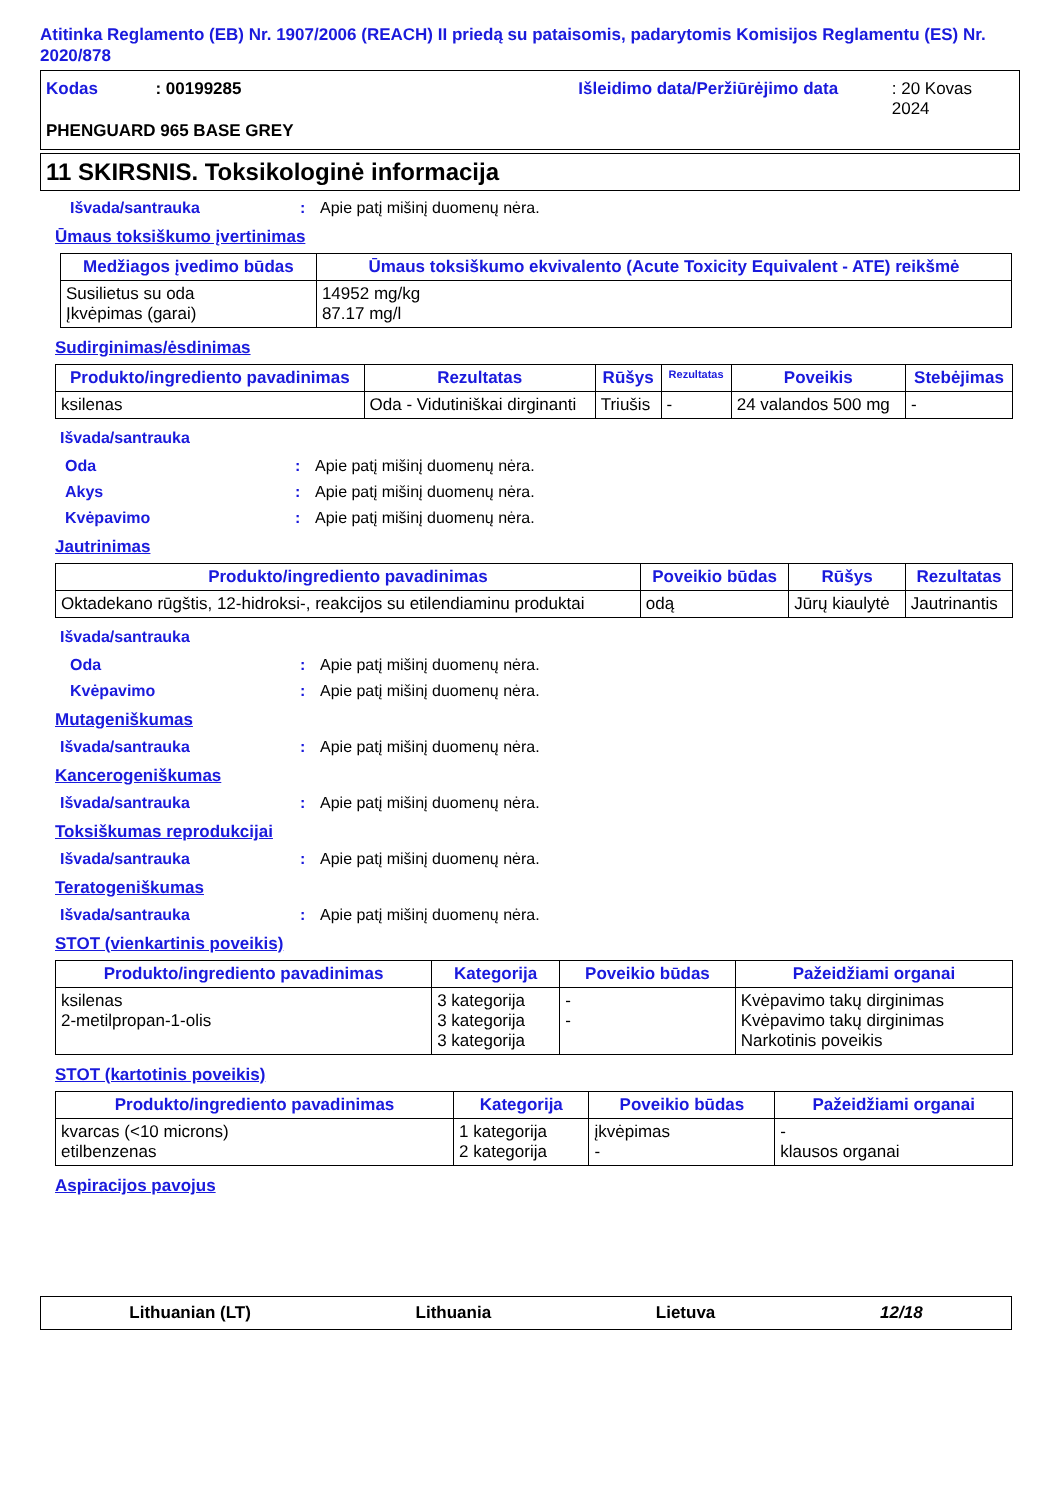Atitinka Reglamento (EB) Nr. 1907/2006 (REACH) II priedą su pataisomis, padarytomis Komisijos Reglamentu (ES) Nr. 2020/878
Kodas: 00199285 Išleidimo data/Peržiūrėjimo data: 20 Kovas 2024
PHENGUARD 965 BASE GREY
11 SKIRSNIS. Toksikologinė informacija
Išvada/santrauka: Apie patį mišinį duomenų nėra.
Ūmaus toksiškumo įvertinimas
| Medžiagos įvedimo būdas | Ūmaus toksiškumo ekvivalento (Acute Toxicity Equivalent - ATE) reikšmė |
| --- | --- |
| Susilietus su oda Įkvėpimas (garai) | 14952 mg/kg 87.17 mg/l |
Sudirginimas/ėsdinimas
| Produkto/ingrediento pavadinimas | Rezultatas | Rūšys | Rezultatas | Poveikis | Stebėjimas |
| --- | --- | --- | --- | --- | --- |
| ksilenas | Oda - Vidutiniškai dirginanti | Triušis | - | 24 valandos 500 mg | - |
Išvada/santrauka
Oda: Apie patį mišinį duomenų nėra.
Akys: Apie patį mišinį duomenų nėra.
Kvėpavimo: Apie patį mišinį duomenų nėra.
Jautrinimas
| Produkto/ingrediento pavadinimas | Poveikio būdas | Rūšys | Rezultatas |
| --- | --- | --- | --- |
| Oktadekano rūgštis, 12-hidroksi-, reakcijos su etilendiaminu produktai | odą | Jūrų kiaulytė | Jautrinantis |
Išvada/santrauka
Oda: Apie patį mišinį duomenų nėra.
Kvėpavimo: Apie patį mišinį duomenų nėra.
Mutageniškumas
Išvada/santrauka: Apie patį mišinį duomenų nėra.
Kancerogeniškumas
Išvada/santrauka: Apie patį mišinį duomenų nėra.
Toksiškumas reprodukcijai
Išvada/santrauka: Apie patį mišinį duomenų nėra.
Teratogeniškumas
Išvada/santrauka: Apie patį mišinį duomenų nėra.
STOT (vienkartinis poveikis)
| Produkto/ingrediento pavadinimas | Kategorija | Poveikio būdas | Pažeidžiami organai |
| --- | --- | --- | --- |
| ksilenas 2-metilpropan-1-olis | 3 kategorija 3 kategorija 3 kategorija | - - | Kvėpavimo takų dirginimas Kvėpavimo takų dirginimas Narkotinis poveikis |
STOT (kartotinis poveikis)
| Produkto/ingrediento pavadinimas | Kategorija | Poveikio būdas | Pažeidžiami organai |
| --- | --- | --- | --- |
| kvarcas (<10 microns) etilbenzenas | 1 kategorija 2 kategorija | įkvėpimas - | - klausos organai |
Aspiracijos pavojus
Lithuanian (LT) Lithuania Lietuva 12/18